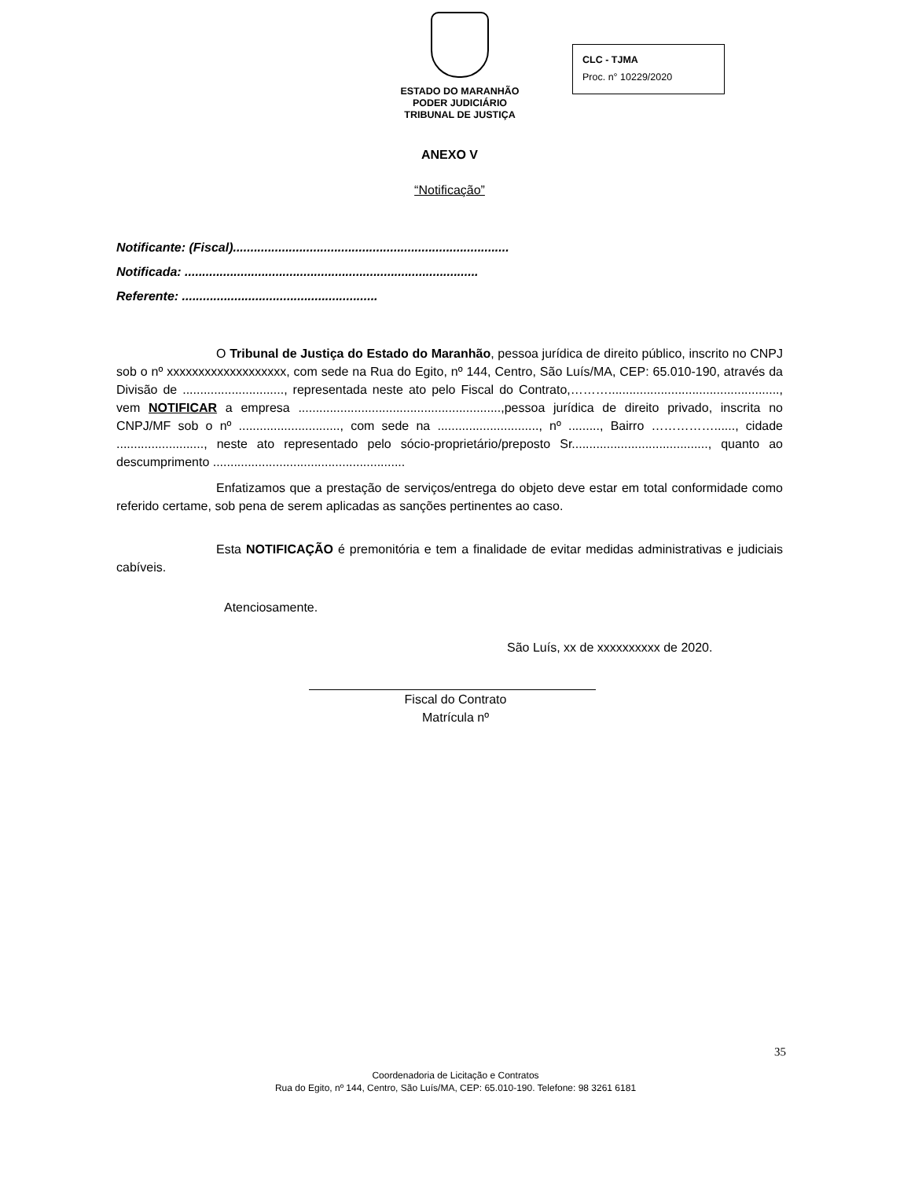ESTADO DO MARANHÃO
PODER JUDICIÁRIO
TRIBUNAL DE JUSTIÇA
CLC - TJMA
Proc. n° 10229/2020
ANEXO V
“Notificação”
Notificante: (Fiscal)...............................................................................
Notificada: ....................................................................................
Referente: ........................................................
O Tribunal de Justiça do Estado do Maranhão, pessoa jurídica de direito público, inscrito no CNPJ sob o nº xxxxxxxxxxxxxxxxxxx, com sede na Rua do Egito, nº 144, Centro, São Luís/MA, CEP: 65.010-190, através da Divisão de ............................., representada neste ato pelo Fiscal do Contrato,………................................................., vem NOTIFICAR a empresa ..........................................................,pessoa jurídica de direito privado, inscrita no CNPJ/MF sob o nº ............................., com sede na ............................., nº ........., Bairro ……………......, cidade ........................., neste ato representado pelo sócio-proprietário/preposto Sr......................................., quanto ao descumprimento .......................................................
Enfatizamos que a prestação de serviços/entrega do objeto deve estar em total conformidade como referido certame, sob pena de serem aplicadas as sanções pertinentes ao caso.
Esta NOTIFICAÇÃO é premonitória e tem a finalidade de evitar medidas administrativas e judiciais cabíveis.
Atenciosamente.
São Luís, xx de xxxxxxxxxx de 2020.
Fiscal do Contrato
Matrícula nº
35
Coordenadoria de Licitação e Contratos
Rua do Egito, nº 144, Centro, São Luís/MA, CEP: 65.010-190. Telefone: 98 3261 6181